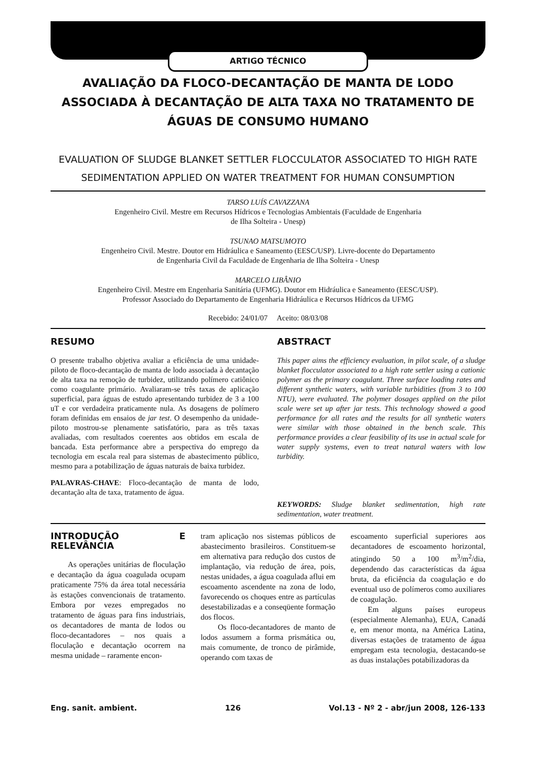ARTIGO TÉCNICO
AVALIAÇÃO DA FLOCO-DECANTAÇÃO DE MANTA DE LODO ASSOCIADA À DECANTAÇÃO DE ALTA TAXA NO TRATAMENTO DE ÁGUAS DE CONSUMO HUMANO
EVALUATION OF SLUDGE BLANKET SETTLER FLOCCULATOR ASSOCIATED TO HIGH RATE SEDIMENTATION APPLIED ON WATER TREATMENT FOR HUMAN CONSUMPTION
TARSO LUÍS CAVAZZANA
Engenheiro Civil. Mestre em Recursos Hídricos e Tecnologias Ambientais (Faculdade de Engenharia
de Ilha Solteira - Unesp)
TSUNAO MATSUMOTO
Engenheiro Civil. Mestre. Doutor em Hidráulica e Saneamento (EESC/USP). Livre-docente do Departamento
de Engenharia Civil da Faculdade de Engenharia de Ilha Solteira - Unesp
MARCELO LIBÂNIO
Engenheiro Civil. Mestre em Engenharia Sanitária (UFMG). Doutor em Hidráulica e Saneamento (EESC/USP).
Professor Associado do Departamento de Engenharia Hidráulica e Recursos Hídricos da UFMG
Recebido: 24/01/07 Aceito: 08/03/08
RESUMO
O presente trabalho objetiva avaliar a eficiência de uma unidade-piloto de floco-decantação de manta de lodo associada à decantação de alta taxa na remoção de turbidez, utilizando polímero catiônico como coagulante primário. Avaliaram-se três taxas de aplicação superficial, para águas de estudo apresentando turbidez de 3 a 100 uT e cor verdadeira praticamente nula. As dosagens de polímero foram definidas em ensaios de jar test. O desempenho da unidade-piloto mostrou-se plenamente satisfatório, para as três taxas avaliadas, com resultados coerentes aos obtidos em escala de bancada. Esta performance abre a perspectiva do emprego da tecnologia em escala real para sistemas de abastecimento público, mesmo para a potabilização de águas naturais de baixa turbidez.
PALAVRAS-CHAVE: Floco-decantação de manta de lodo, decantação alta de taxa, tratamento de água.
ABSTRACT
This paper aims the efficiency evaluation, in pilot scale, of a sludge blanket flocculator associated to a high rate settler using a cationic polymer as the primary coagulant. Three surface loading rates and different synthetic waters, with variable turbidities (from 3 to 100 NTU), were evaluated. The polymer dosages applied on the pilot scale were set up after jar tests. This technology showed a good performance for all rates and the results for all synthetic waters were similar with those obtained in the bench scale. This performance provides a clear feasibility of its use in actual scale for water supply systems, even to treat natural waters with low turbidity.
KEYWORDS: Sludge blanket sedimentation, high rate sedimentation, water treatment.
INTRODUÇÃO E RELEVÂNCIA
As operações unitárias de floculação e decantação da água coagulada ocupam praticamente 75% da área total necessária às estações convencionais de tratamento. Embora por vezes empregados no tratamento de águas para fins industriais, os decantadores de manta de lodos ou floco-decantadores – nos quais a floculação e decantação ocorrem na mesma unidade – raramente encon-
tram aplicação nos sistemas públicos de abastecimento brasileiros. Constituem-se em alternativa para redução dos custos de implantação, via redução de área, pois, nestas unidades, a água coagulada aflui em escoamento ascendente na zona de lodo, favorecendo os choques entre as partículas desestabilizadas e a conseqüente formação dos flocos.
Os floco-decantadores de manto de lodos assumem a forma prismática ou, mais comumente, de tronco de pirâmide, operando com taxas de
escoamento superficial superiores aos decantadores de escoamento horizontal, atingindo 50 a 100 m<sup>3</sup>/m<sup>2</sup>/dia, dependendo das características da água bruta, da eficiência da coagulação e do eventual uso de polímeros como auxiliares de coagulação.
Em alguns países europeus (especialmente Alemanha), EUA, Canadá e, em menor monta, na América Latina, diversas estações de tratamento de água empregam esta tecnologia, destacando-se as duas instalações potabilizadoras da
Eng. sanit. ambient. 126 Vol.13 - Nº 2 - abr/jun 2008, 126-133